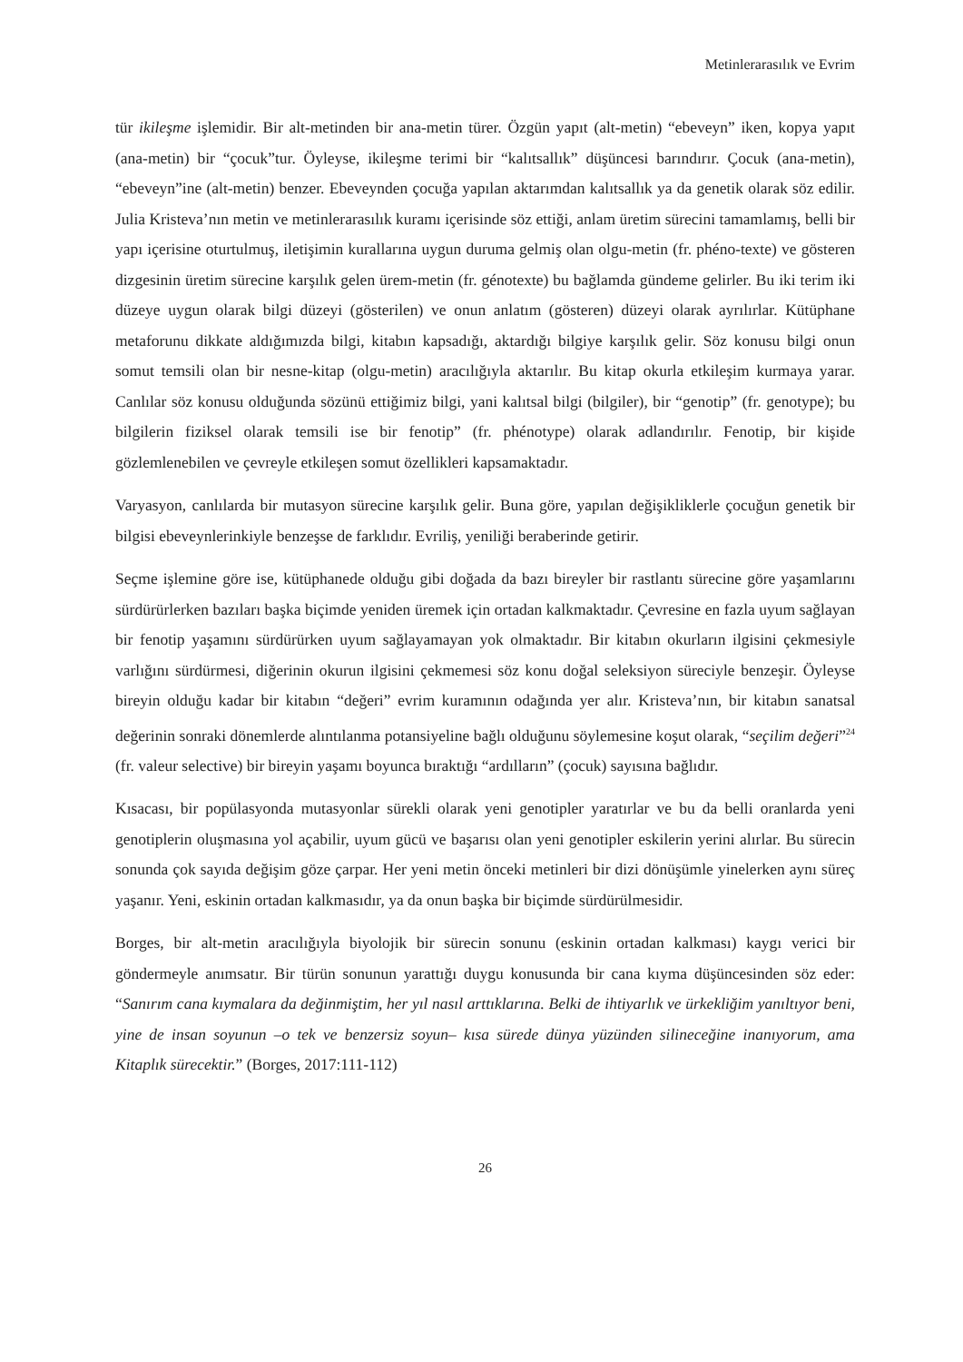Metinlerarasılık ve Evrim
tür ikileşme işlemidir. Bir alt-metinden bir ana-metin türer. Özgün yapıt (alt-metin) “ebeveyn” iken, kopya yapıt (ana-metin) bir “çocuk”tur. Öyleyse, ikileşme terimi bir “kalıtsallık” düşüncesi barındırır. Çocuk (ana-metin), “ebeveyn”ine (alt-metin) benzer. Ebeveynden çocuğa yapılan aktarımdan kalıtsallık ya da genetik olarak söz edilir. Julia Kristeva’nın metin ve metinlerarasılık kuramı içerisinde söz ettiği, anlam üretim sürecini tamamlamış, belli bir yapı içerisine oturtulmuş, iletişimin kurallarına uygun duruma gelmiş olan olgu-metin (fr. phéno-texte) ve gösteren dizgesinin üretim sürecine karşılık gelen ürem-metin (fr. génotexte) bu bağlamda gündeme gelirler. Bu iki terim iki düzeye uygun olarak bilgi düzeyi (gösterilen) ve onun anlatım (gösteren) düzeyi olarak ayrılırlar. Kütüphane metaforunu dikkate aldığımızda bilgi, kitabın kapsadığı, aktardığı bilgiye karşılık gelir. Söz konusu bilgi onun somut temsili olan bir nesne-kitap (olgu-metin) aracılığıyla aktarılır. Bu kitap okurla etkileşim kurmaya yarar. Canlılar söz konusu olduğunda sözünü ettiğimiz bilgi, yani kalıtsal bilgi (bilgiler), bir “genotip” (fr. genotype); bu bilgilerin fiziksel olarak temsili ise bir fenotip” (fr. phénotype) olarak adlandırılır. Fenotip, bir kişide gözlemlenebilen ve çevreyle etkileşen somut özellikleri kapsamaktadır.
Varyasyon, canlılarda bir mutasyon sürecine karşılık gelir. Buna göre, yapılan değişikliklerle çocuğun genetik bir bilgisi ebeveynlerinkiyle benzeşse de farklıdır. Evriliş, yeniliği beraberinde getirir.
Seçme işlemine göre ise, kütüphanede olduğu gibi doğada da bazı bireyler bir rastlantı sürecine göre yaşamlarını sürdürürlerken bazıları başka biçimde yeniden üremek için ortadan kalkmaktadır. Çevresine en fazla uyum sağlayan bir fenotip yaşamını sürdürürken uyum sağlayamayan yok olmaktadır. Bir kitabın okurların ilgisini çekmesiyle varlığını sürdürmesi, diğerinin okurun ilgisini çekmemesi söz konu doğal seleksiyon süreciyle benzeşir. Öyleyse bireyin olduğu kadar bir kitabın “değeri” evrim kuramının odağında yer alır. Kristeva’nın, bir kitabın sanatsal değerinin sonraki dönemlerde alıntılanma potansiyeline bağlı olduğunu söylemesine koşut olarak, “seçilim değeri”<sup>24</sup> (fr. valeur selective) bir bireyin yaşamı boyunca bıraktığı “ardılların” (çocuk) sayısına bağlıdır.
Kısacası, bir popülasyonda mutasyonlar sürekli olarak yeni genotipler yaratırlar ve bu da belli oranlarda yeni genotiplerin oluşmasına yol açabilir, uyum gücü ve başarısı olan yeni genotipler eskilerin yerini alırlar. Bu sürecin sonunda çok sayıda değişim göze çarpar. Her yeni metin önceki metinleri bir dizi dönüşümle yinelerken aynı süreç yaşanır. Yeni, eskinin ortadan kalkmasıdır, ya da onun başka bir biçimde sürdürülmesidir.
Borges, bir alt-metin aracılığıyla biyolojik bir sürecin sonunu (eskinin ortadan kalkması) kaygı verici bir göndermeyle anımsatır. Bir türün sonunun yarattığı duygu konusunda bir cana kıyma düşüncesinden söz eder: “Sanırım cana kıymalara da değinmiştim, her yıl nasıl arttıklarına. Belki de ihtiyarlık ve ürkekliğim yanıltıyor beni, yine de insan soyunun –o tek ve benzersiz soyun– kısa sürede dünya yüzünden silineceğine inanıyorum, ama Kitaplık sürecektir.” (Borges, 2017:111-112)
26